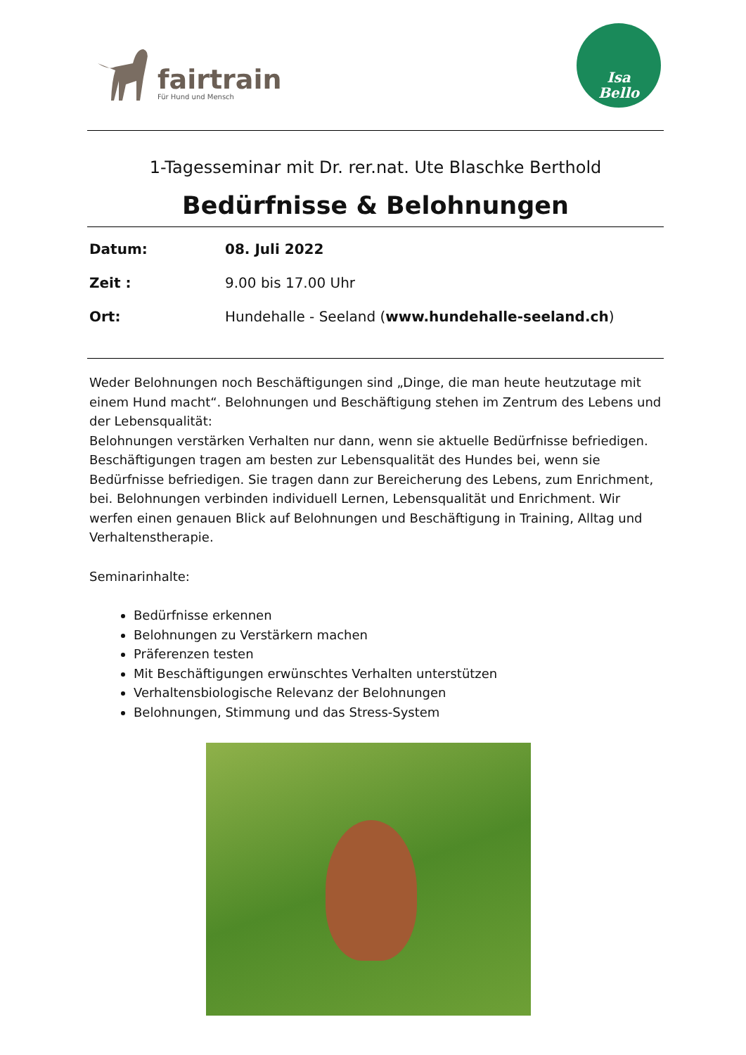fairtrain
Für Hund und Mensch
Isa
Bello
1-Tagesseminar mit Dr. rer.nat. Ute Blaschke Berthold
Bedürfnisse & Belohnungen
| Datum: | 08. Juli 2022 |
| Zeit : | 9.00 bis 17.00 Uhr |
| Ort: | Hundehalle - Seeland ( www.hundehalle-seeland.ch ) |
Weder Belohnungen noch Beschäftigungen sind „Dinge, die man heute heutzutage mit einem Hund macht“. Belohnungen und Beschäftigung stehen im Zentrum des Lebens und der Lebensqualität:
Belohnungen verstärken Verhalten nur dann, wenn sie aktuelle Bedürfnisse befriedigen. Beschäftigungen tragen am besten zur Lebensqualität des Hundes bei, wenn sie Bedürfnisse befriedigen. Sie tragen dann zur Bereicherung des Lebens, zum Enrichment, bei. Belohnungen verbinden individuell Lernen, Lebensqualität und Enrichment. Wir werfen einen genauen Blick auf Belohnungen und Beschäftigung in Training, Alltag und Verhaltenstherapie.
Seminarinhalte:
Bedürfnisse erkennen
Belohnungen zu Verstärkern machen
Präferenzen testen
Mit Beschäftigungen erwünschtes Verhalten unterstützen
Verhaltensbiologische Relevanz der Belohnungen
Belohnungen, Stimmung und das Stress-System